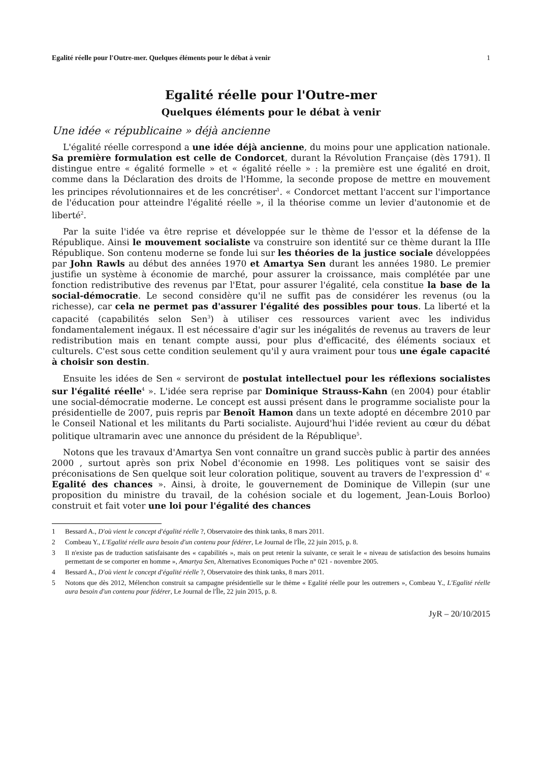Egalité réelle pour l'Outre-mer. Quelques éléments pour le débat à venir 1
Egalité réelle pour l'Outre-mer
Quelques éléments pour le débat à venir
Une idée « républicaine » déjà ancienne
L'égalité réelle correspond a une idée déjà ancienne, du moins pour une application nationale. Sa première formulation est celle de Condorcet, durant la Révolution Française (dès 1791). Il distingue entre « égalité formelle » et « égalité réelle » : la première est une égalité en droit, comme dans la Déclaration des droits de l'Homme, la seconde propose de mettre en mouvement les principes révolutionnaires et de les concrétiser<sup>1</sup>. « Condorcet mettant l'accent sur l'importance de l'éducation pour atteindre l'égalité réelle », il la théorise comme un levier d'autonomie et de liberté<sup>2</sup>.
Par la suite l'idée va être reprise et développée sur le thème de l'essor et la défense de la République. Ainsi le mouvement socialiste va construire son identité sur ce thème durant la IIIe République. Son contenu moderne se fonde lui sur les théories de la justice sociale développées par John Rawls au début des années 1970 et Amartya Sen durant les années 1980. Le premier justifie un système à économie de marché, pour assurer la croissance, mais complétée par une fonction redistributive des revenus par l'Etat, pour assurer l'égalité, cela constitue la base de la social-démocratie. Le second considère qu'il ne suffit pas de considérer les revenus (ou la richesse), car cela ne permet pas d'assurer l'égalité des possibles pour tous. La liberté et la capacité (capabilités selon Sen<sup>3</sup>) à utiliser ces ressources varient avec les individus fondamentalement inégaux. Il est nécessaire d'agir sur les inégalités de revenus au travers de leur redistribution mais en tenant compte aussi, pour plus d'efficacité, des éléments sociaux et culturels. C'est sous cette condition seulement qu'il y aura vraiment pour tous une égale capacité à choisir son destin.
Ensuite les idées de Sen « serviront de postulat intellectuel pour les réflexions socialistes sur l'égalité réelle<sup>4</sup> ». L'idée sera reprise par Dominique Strauss-Kahn (en 2004) pour établir une social-démocratie moderne. Le concept est aussi présent dans le programme socialiste pour la présidentielle de 2007, puis repris par Benoît Hamon dans un texte adopté en décembre 2010 par le Conseil National et les militants du Parti socialiste. Aujourd'hui l'idée revient au cœur du débat politique ultramarin avec une annonce du président de la République<sup>5</sup>.
Notons que les travaux d'Amartya Sen vont connaître un grand succès public à partir des années 2000 , surtout après son prix Nobel d'économie en 1998. Les politiques vont se saisir des préconisations de Sen quelque soit leur coloration politique, souvent au travers de l'expression d' « Egalité des chances ». Ainsi, à droite, le gouvernement de Dominique de Villepin (sur une proposition du ministre du travail, de la cohésion sociale et du logement, Jean-Louis Borloo) construit et fait voter une loi pour l'égalité des chances
1 Bessard A., D'où vient le concept d'égalité réelle ?, Observatoire des think tanks, 8 mars 2011.
2 Combeau Y., L'Egalité réelle aura besoin d'un contenu pour fédérer, Le Journal de l'Île, 22 juin 2015, p. 8.
3 Il n'existe pas de traduction satisfaisante des « capabilités », mais on peut retenir la suivante, ce serait le « niveau de satisfaction des besoins humains permettant de se comporter en homme », Amartya Sen, Alternatives Economiques Poche n° 021 - novembre 2005.
4 Bessard A., D'où vient le concept d'égalité réelle ?, Observatoire des think tanks, 8 mars 2011.
5 Notons que dès 2012, Mélenchon construit sa campagne présidentielle sur le thème « Egalité réelle pour les outremers », Combeau Y., L'Egalité réelle aura besoin d'un contenu pour fédérer, Le Journal de l'Île, 22 juin 2015, p. 8.
JyR – 20/10/2015